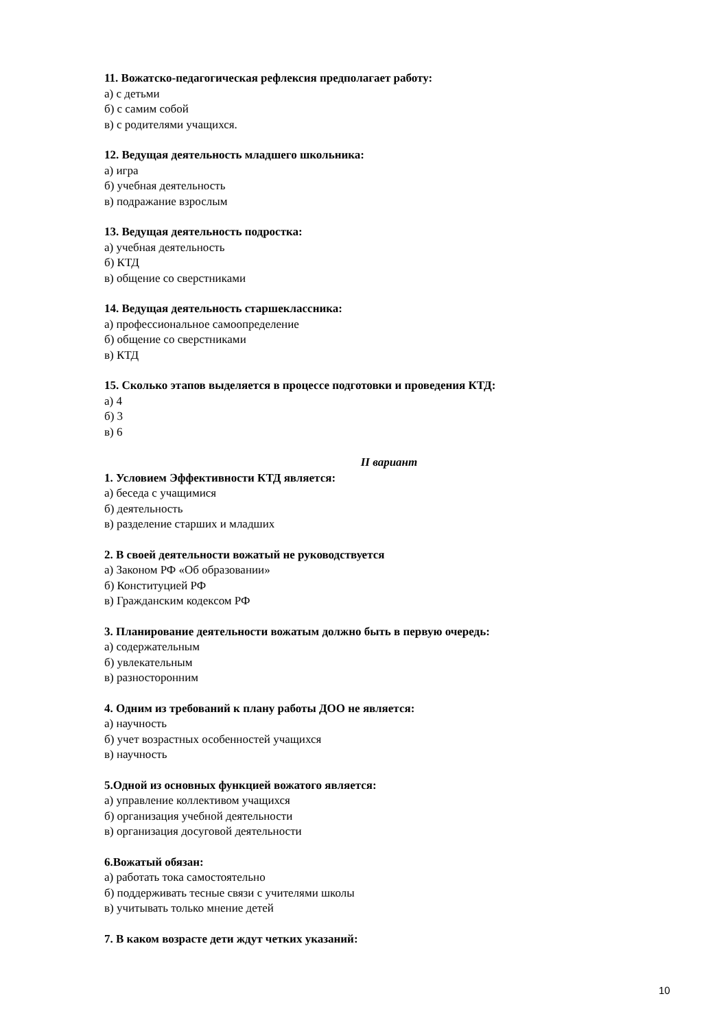11. Вожатско-педагогическая рефлексия предполагает работу:
а) с детьми
б) с самим собой
в) с родителями учащихся.
12. Ведущая деятельность младшего школьника:
а) игра
б) учебная деятельность
в) подражание взрослым
13. Ведущая деятельность подростка:
а) учебная деятельность
б) КТД
в) общение со сверстниками
14. Ведущая деятельность старшеклассника:
а) профессиональное самоопределение
б) общение со сверстниками
в) КТД
15. Сколько этапов выделяется в процессе подготовки и проведения КТД:
а) 4
б) 3
в) 6
II вариант
1. Условием Эффективности КТД является:
а) беседа с учащимися
б) деятельность
в) разделение старших и младших
2. В своей деятельности вожатый не руководствуется
а) Законом РФ «Об образовании»
б) Конституцией РФ
в) Гражданским кодексом РФ
3. Планирование деятельности вожатым должно быть в первую очередь:
а) содержательным
б) увлекательным
в) разносторонним
4. Одним из требований к плану работы ДОО не является:
а) научность
б) учет возрастных особенностей учащихся
в) научность
5.Одной из основных функцией вожатого является:
а) управление коллективом учащихся
б) организация учебной деятельности
в) организация досуговой деятельности
6.Вожатый обязан:
а) работать тока самостоятельно
б) поддерживать тесные связи с учителями школы
в) учитывать только мнение детей
7. В каком возрасте дети ждут четких указаний:
10